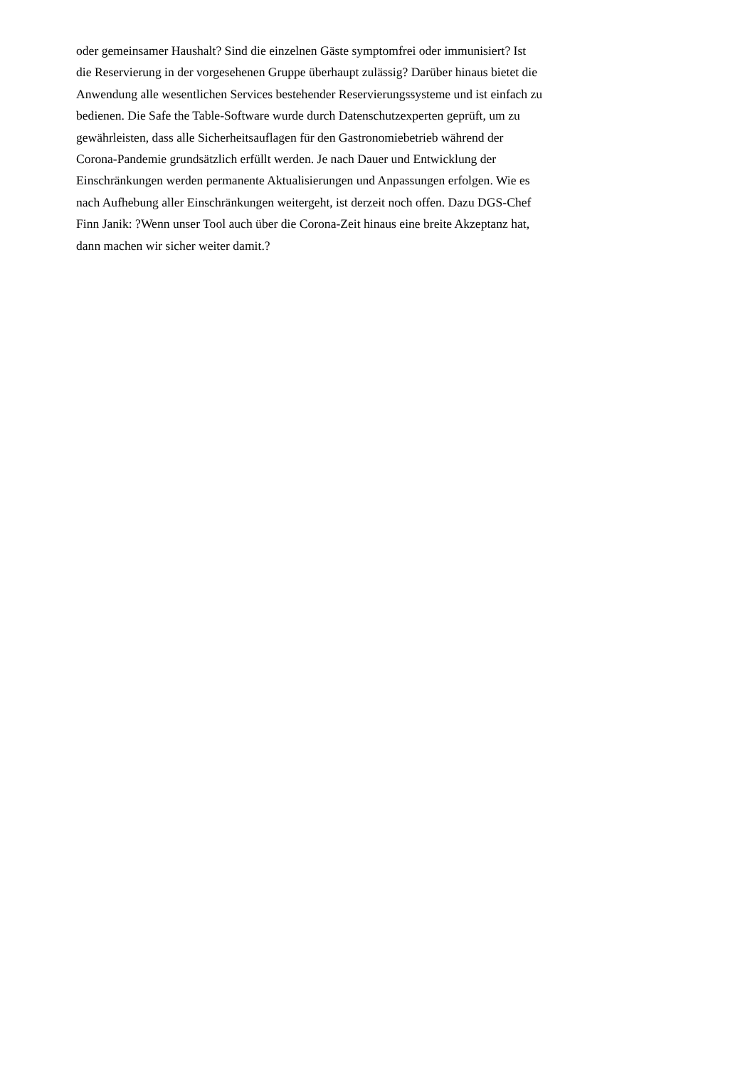oder gemeinsamer Haushalt? Sind die einzelnen Gäste symptomfrei oder immunisiert? Ist
die Reservierung in der vorgesehenen Gruppe überhaupt zulässig? Darüber hinaus bietet die
Anwendung alle wesentlichen Services bestehender Reservierungssysteme und ist einfach zu
bedienen. Die Safe the Table-Software wurde durch Datenschutzexperten geprüft, um zu
gewährleisten, dass alle Sicherheitsauflagen für den Gastronomiebetrieb während der
Corona-Pandemie grundsätzlich erfüllt werden. Je nach Dauer und Entwicklung der
Einschränkungen werden permanente Aktualisierungen und Anpassungen erfolgen. Wie es
nach Aufhebung aller Einschränkungen weitergeht, ist derzeit noch offen. Dazu DGS-Chef
Finn Janik: ?Wenn unser Tool auch über die Corona-Zeit hinaus eine breite Akzeptanz hat,
dann machen wir sicher weiter damit.?